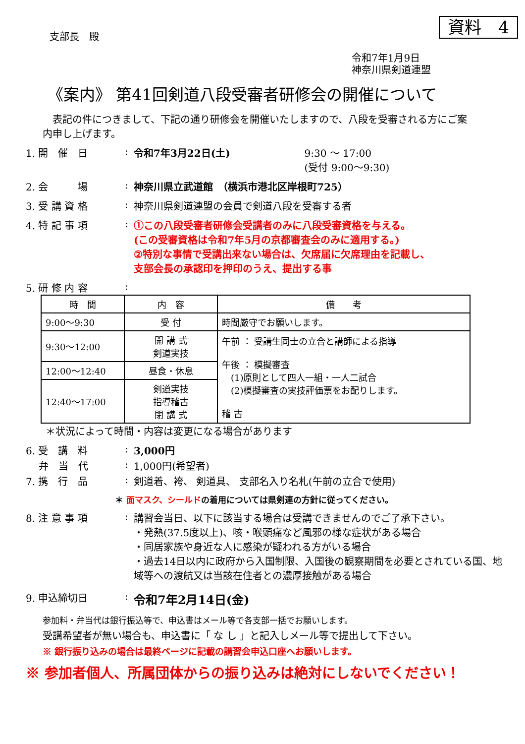資料　4
支部長　殿
令和7年1月9日
神奈川県剣道連盟
《案内》 第41回剣道八段受審者研修会の開催について
　表記の件につきまして、下記の通り研修会を開催いたしますので、八段を受審される方にご案内申し上げます。
1. 開　催　日: 令和7年3月22日(土) 9:30 ～ 17:00
(受付 9:00～9:30)
2. 会　　　場: 神奈川県立武道館　（横浜市港北区岸根町725）
3. 受 講 資 格: 神奈川県剣道連盟の会員で剣道八段を受審する者
4. 特 記 事 項: ①この八段受審者研修会受講者のみに八段受審資格を与える。
(この受審資格は令和7年5月の京都審査会のみに適用する。)
②特別な事情で受講出来ない場合は、欠席届に欠席理由を記載し、
支部会長の承認印を押印のうえ、提出する事
5. 研 修 内 容:
| 時 間 | 内 容 | 備 考 |
| --- | --- | --- |
| 9:00～9:30 | 受 付 | 時間厳守でお願いします。 |
| 9:30～12:00 | 開 講 式 剣道実技 | 午前 ： 受講生同士の立合と講師による指導 午後 ： 模擬審査 (1)原則として四人一組・一人二試合 (2)模擬審査の実技評価票をお配りします。 稽 古 |
| 12:00～12:40 | 昼食・休息 | |
| 12:40～17:00 | 剣道実技 指導稽古 閉 講 式 | |
＊状況によって時間・内容は変更になる場合があります
6. 受　講　料: 3,000円
　 弁　当　代: 1,000円(希望者)
7. 携　行　品: 剣道着、袴、 剣道具、 支部名入り名札(午前の立合で使用)
＊ 面マスク、シールドの着用については県剣連の方針に従ってください。
8. 注 意 事 項: 講習会当日、以下に該当する場合は受講できませんのでご了承下さい。
・発熱(37.5度以上)、咳・喉頭痛など風邪の様な症状がある場合
・同居家族や身近な人に感染が疑われる方がいる場合
・過去14日以内に政府から入国制限、入国後の観察期間を必要とされている国、地域等への渡航又は当該在住者との濃厚接触がある場合
9. 申込締切日: 令和7年2月14日(金)
参加料・弁当代は銀行振込等で、申込書はメール等で各支部一括でお願いします。
受講希望者が無い場合も、申込書に「 な し 」と記入しメール等で提出して下さい。
※ 銀行振り込みの場合は最終ページに記載の講習会申込口座へお願いします。
※ 参加者個人、所属団体からの振り込みは絶対にしないでください！